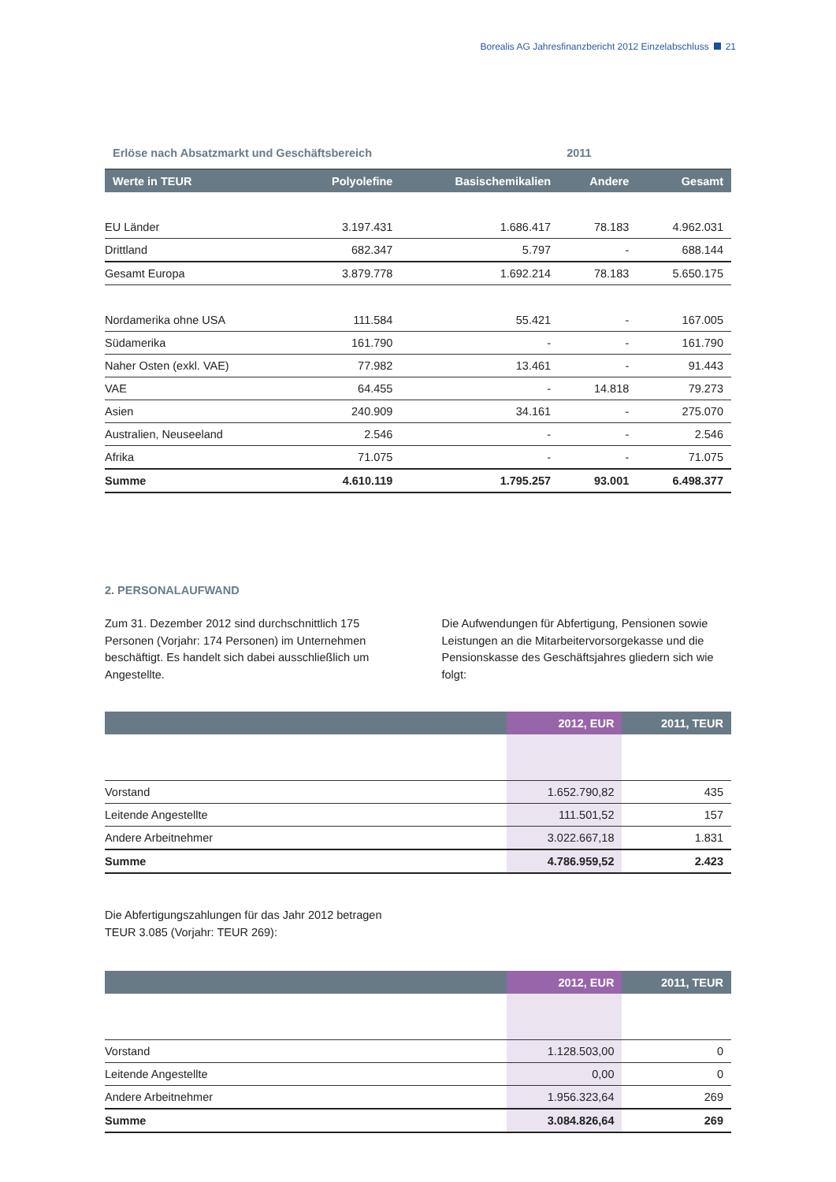Borealis AG Jahresfinanzbericht 2012 Einzelabschluss 21
| Erlöse nach Absatzmarkt und Geschäftsbereich | | | 2011 | |
| Werte in TEUR | Polyolefine | Basischemikalien | Andere | Gesamt |
| EU Länder | 3.197.431 | 1.686.417 | 78.183 | 4.962.031 |
| Drittland | 682.347 | 5.797 | - | 688.144 |
| Gesamt Europa | 3.879.778 | 1.692.214 | 78.183 | 5.650.175 |
| Nordamerika ohne USA | 111.584 | 55.421 | - | 167.005 |
| Südamerika | 161.790 | - | - | 161.790 |
| Naher Osten (exkl. VAE) | 77.982 | 13.461 | - | 91.443 |
| VAE | 64.455 | - | 14.818 | 79.273 |
| Asien | 240.909 | 34.161 | - | 275.070 |
| Australien, Neuseeland | 2.546 | - | - | 2.546 |
| Afrika | 71.075 | - | - | 71.075 |
| Summe | 4.610.119 | 1.795.257 | 93.001 | 6.498.377 |
2. PERSONALAUFWAND
Zum 31. Dezember 2012 sind durchschnittlich 175 Personen (Vorjahr: 174 Personen) im Unternehmen beschäftigt. Es handelt sich dabei ausschließlich um Angestellte.
Die Aufwendungen für Abfertigung, Pensionen sowie Leistungen an die Mitarbeitervorsorgekasse und die Pensionskasse des Geschäftsjahres gliedern sich wie folgt:
| | 2012, EUR | 2011, TEUR |
| --- | --- | --- |
| Vorstand | 1.652.790,82 | 435 |
| Leitende Angestellte | 111.501,52 | 157 |
| Andere Arbeitnehmer | 3.022.667,18 | 1.831 |
| Summe | 4.786.959,52 | 2.423 |
Die Abfertigungszahlungen für das Jahr 2012 betragen
TEUR 3.085 (Vorjahr: TEUR 269):
| | 2012, EUR | 2011, TEUR |
| --- | --- | --- |
| Vorstand | 1.128.503,00 | 0 |
| Leitende Angestellte | 0,00 | 0 |
| Andere Arbeitnehmer | 1.956.323,64 | 269 |
| Summe | 3.084.826,64 | 269 |